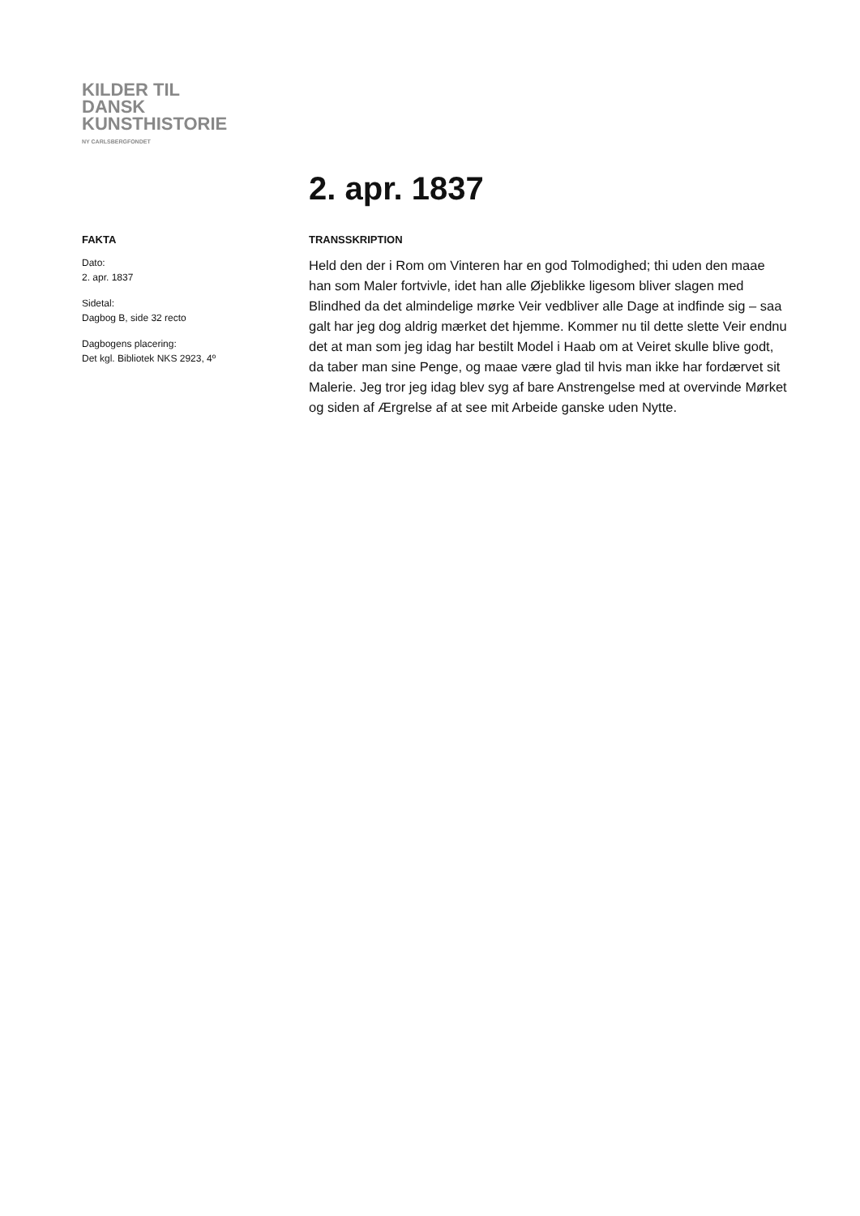KILDER TIL
DANSK
KUNSTHISTORIE
NY CARLSBERGFONDET
2. apr. 1837
FAKTA
Dato:
2. apr. 1837
Sidetal:
Dagbog B, side 32 recto
Dagbogens placering:
Det kgl. Bibliotek NKS 2923, 4º
TRANSSKRIPTION
Held den der i Rom om Vinteren har en god Tolmodighed; thi uden den maae han som Maler fortvivle, idet han alle Øjeblikke ligesom bliver slagen med Blindhed da det almindelige mørke Veir vedbliver alle Dage at indfinde sig – saa galt har jeg dog aldrig mærket det hjemme. Kommer nu til dette slette Veir endnu det at man som jeg idag har bestilt Model i Haab om at Veiret skulle blive godt, da taber man sine Penge, og maae være glad til hvis man ikke har fordærvet sit Malerie. Jeg tror jeg idag blev syg af bare Anstrengelse med at overvinde Mørket og siden af Ærgrelse af at see mit Arbeide ganske uden Nytte.